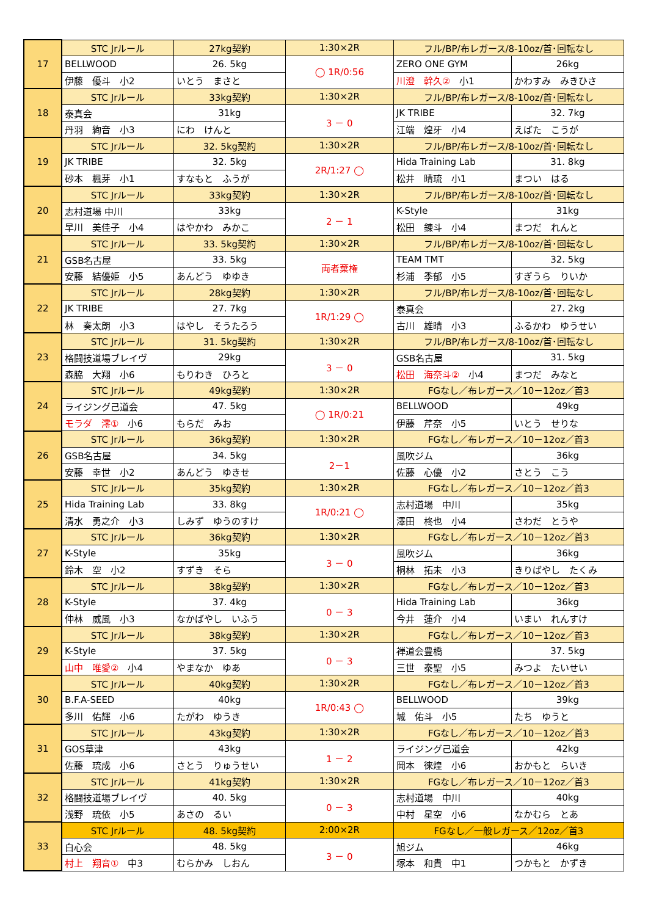| 17 | STC Jrルール | | 27kg契約 | 1:30×2R | フル/BP/布レガース/8-10oz/首･回転なし | | |
| | BELLWOOD | | 26. 5kg | ◯ 1R/0:56 | ZERO ONE GYM | | 26kg |
| | 伊藤 優斗 小2 | いとう まさと | | | 川澄 幹久② 小1 | かわすみ みきひさ | |
| 18 | STC Jrルール | | 33kg契約 | 1:30×2R | フル/BP/布レガース/8-10oz/首･回転なし | | |
| | 泰真会 | | 31kg | 3 － 0 | JK TRIBE | | 32. 7kg |
| | 丹羽 絢音 小3 | にわ けんと | | | 江端 煌牙 小4 | えばた こうが | |
| 19 | STC Jrルール | | 32. 5kg契約 | 1:30×2R | フル/BP/布レガース/8-10oz/首･回転なし | | |
| | JK TRIBE | | 32. 5kg | 2R/1:27 ◯ | Hida Training Lab | | 31. 8kg |
| | 砂本 楓芽 小1 | すなもと ふうが | | | 松井 晴琉 小1 | まつい はる | |
| 20 | STC Jrルール | | 33kg契約 | 1:30×2R | フル/BP/布レガース/8-10oz/首･回転なし | | |
| | 志村道場 中川 | | 33kg | 2 － 1 | K-Style | | 31kg |
| | 早川 美佳子 小4 | はやかわ みかこ | | | 松田 錬斗 小4 | まつだ れんと | |
| 21 | STC Jrルール | | 33. 5kg契約 | 1:30×2R | フル/BP/布レガース/8-10oz/首･回転なし | | |
| | GSB名古屋 | | 33. 5kg | 両者棄権 | TEAM TMT | | 32. 5kg |
| | 安藤 結優姫 小5 | あんどう ゆゆき | | | 杉浦 季郁 小5 | すぎうら りいか | |
| 22 | STC Jrルール | | 28kg契約 | 1:30×2R | フル/BP/布レガース/8-10oz/首･回転なし | | |
| | JK TRIBE | | 27. 7kg | 1R/1:29 ◯ | 泰真会 | | 27. 2kg |
| | 林 奏太朗 小3 | はやし そうたろう | | | 古川 雄晴 小3 | ふるかわ ゆうせい | |
| 23 | STC Jrルール | | 31. 5kg契約 | 1:30×2R | フル/BP/布レガース/8-10oz/首･回転なし | | |
| | 格闘技道場ブレイヴ | | 29kg | 3 － 0 | GSB名古屋 | | 31. 5kg |
| | 森脇 大翔 小6 | もりわき ひろと | | | 松田 海奈斗② 小4 | まつだ みなと | |
| 24 | STC Jrルール | | 49kg契約 | 1:30×2R | FGなし／布レガース／10－12oz／首3 | | |
| | ライジング己道会 | | 47. 5kg | ◯ 1R/0:21 | BELLWOOD | | 49kg |
| | モラダ 澪① 小6 | もらだ みお | | | 伊藤 芹奈 小5 | いとう せりな | |
| 26 | STC Jrルール | | 36kg契約 | 1:30×2R | FGなし／布レガース／10－12oz／首3 | | |
| | GSB名古屋 | | 34. 5kg | 2－1 | 風吹ジム | | 36kg |
| | 安藤 幸世 小2 | あんどう ゆきせ | | | 佐藤 心優 小2 | さとう こう | |
| 25 | STC Jrルール | | 35kg契約 | 1:30×2R | FGなし／布レガース／10－12oz／首3 | | |
| | Hida Training Lab | | 33. 8kg | 1R/0:21 ◯ | 志村道場 中川 | | 35kg |
| | 清水 勇之介 小3 | しみず ゆうのすけ | | | 澤田 柊也 小4 | さわだ とうや | |
| 27 | STC Jrルール | | 36kg契約 | 1:30×2R | FGなし／布レガース／10－12oz／首3 | | |
| | K-Style | | 35kg | 3 － 0 | 風吹ジム | | 36kg |
| | 鈴木 空 小2 | すずき そら | | | 桐林 拓未 小3 | きりばやし たくみ | |
| 28 | STC Jrルール | | 38kg契約 | 1:30×2R | FGなし／布レガース／10－12oz／首3 | | |
| | K-Style | | 37. 4kg | 0 － 3 | Hida Training Lab | | 36kg |
| | 仲林 威風 小3 | なかばやし いふう | | | 今井 蓮介 小4 | いまい れんすけ | |
| 29 | STC Jrルール | | 38kg契約 | 1:30×2R | FGなし／布レガース／10－12oz／首3 | | |
| | K-Style | | 37. 5kg | 0 － 3 | 禅道会豊橋 | | 37. 5kg |
| | 山中 唯愛② 小4 | やまなか ゆあ | | | 三世 泰聖 小5 | みつよ たいせい | |
| 30 | STC Jrルール | | 40kg契約 | 1:30×2R | FGなし／布レガース／10－12oz／首3 | | |
| | B.F.A-SEED | | 40kg | 1R/0:43 ◯ | BELLWOOD | | 39kg |
| | 多川 佑輝 小6 | たがわ ゆうき | | | 城 佑斗 小5 | たち ゆうと | |
| 31 | STC Jrルール | | 43kg契約 | 1:30×2R | FGなし／布レガース／10－12oz／首3 | | |
| | GOS草津 | | 43kg | 1 － 2 | ライジング己道会 | | 42kg |
| | 佐藤 琉成 小6 | さとう りゅうせい | | | 岡本 徠煌 小6 | おかもと らいき | |
| 32 | STC Jrルール | | 41kg契約 | 1:30×2R | FGなし／布レガース／10－12oz／首3 | | |
| | 格闘技道場ブレイヴ | | 40. 5kg | 0 － 3 | 志村道場 中川 | | 40kg |
| | 浅野 琉依 小5 | あさの るい | | | 中村 星空 小6 | なかむら とあ | |
| 33 | STC Jrルール | | 48. 5kg契約 | 2:00×2R | FGなし／一般レガース／12oz／首3 | | |
| | 白心会 | | 48. 5kg | 3 － 0 | 旭ジム | | 46kg |
| | 村上 翔音① 中3 | むらかみ しおん | | | 塚本 和貴 中1 | つかもと かずき | |